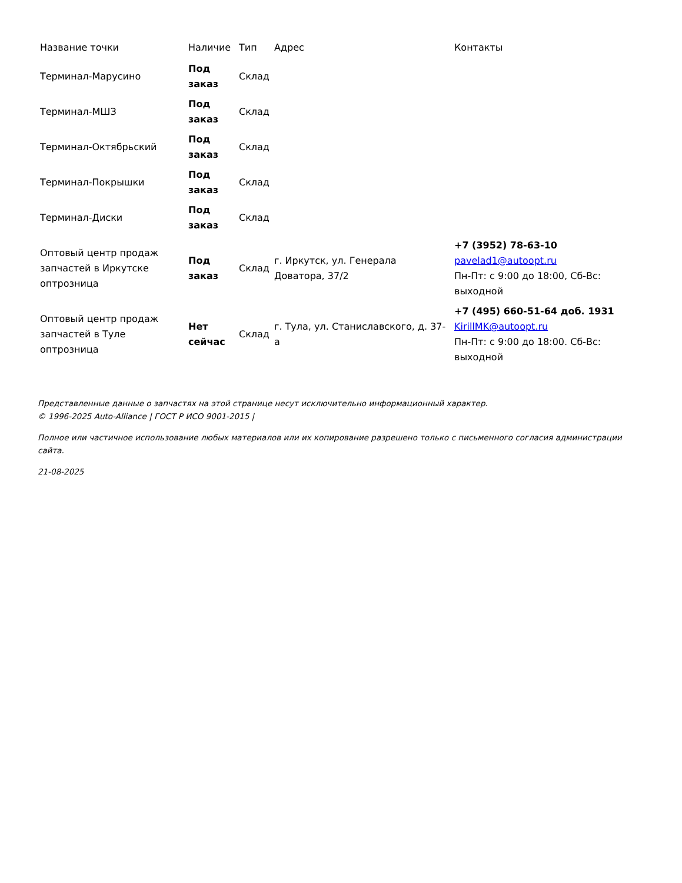| Название точки | Наличие | Тип | Адрес | Контакты |
| --- | --- | --- | --- | --- |
| Терминал-Марусино | Под заказ | Склад | | |
| Терминал-МШЗ | Под заказ | Склад | | |
| Терминал-Октябрьский | Под заказ | Склад | | |
| Терминал-Покрышки | Под заказ | Склад | | |
| Терминал-Диски | Под заказ | Склад | | |
| Оптовый центр продаж запчастей в Иркутске оптрозница | Под заказ | Склад | г. Иркутск, ул. Генерала Доватора, 37/2 | +7 (3952) 78-63-10 pavelad1@autoopt.ru Пн-Пт: с 9:00 до 18:00, Сб-Вс: выходной |
| Оптовый центр продаж запчастей в Туле оптрозница | Нет сейчас | Склад | г. Тула, ул. Станиславского, д. 37-а | +7 (495) 660-51-64 доб. 1931 KirillMK@autoopt.ru Пн-Пт: с 9:00 до 18:00. Сб-Вс: выходной |
Представленные данные о запчастях на этой странице несут исключительно информационный характер.
© 1996-2025 Auto-Alliance | ГОСТ Р ИСО 9001-2015 |
Полное или частичное использование любых материалов или их копирование разрешено только с письменного согласия администрации сайта.
21-08-2025